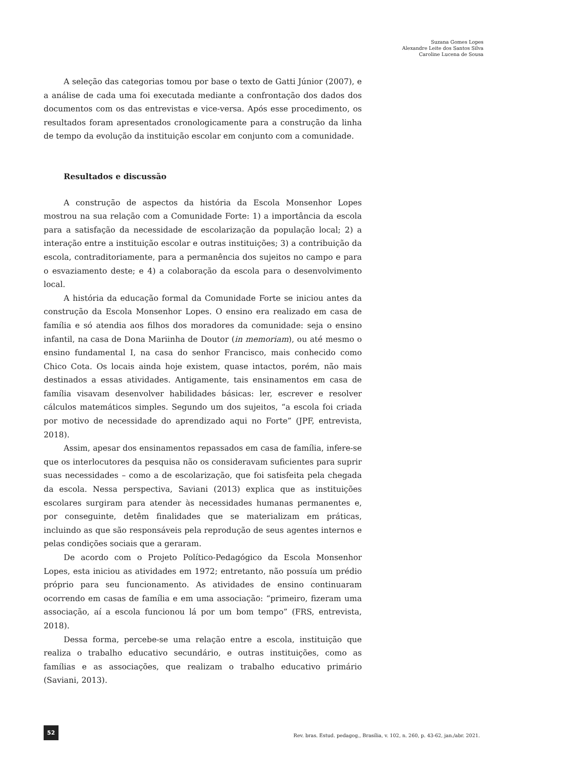Suzana Gomes Lopes
Alexandre Leite dos Santos Silva
Caroline Lucena de Sousa
A seleção das categorias tomou por base o texto de Gatti Júnior (2007), e a análise de cada uma foi executada mediante a confrontação dos dados dos documentos com os das entrevistas e vice-versa. Após esse procedimento, os resultados foram apresentados cronologicamente para a construção da linha de tempo da evolução da instituição escolar em conjunto com a comunidade.
Resultados e discussão
A construção de aspectos da história da Escola Monsenhor Lopes mostrou na sua relação com a Comunidade Forte: 1) a importância da escola para a satisfação da necessidade de escolarização da população local; 2) a interação entre a instituição escolar e outras instituições; 3) a contribuição da escola, contraditoriamente, para a permanência dos sujeitos no campo e para o esvaziamento deste; e 4) a colaboração da escola para o desenvolvimento local.
A história da educação formal da Comunidade Forte se iniciou antes da construção da Escola Monsenhor Lopes. O ensino era realizado em casa de família e só atendia aos filhos dos moradores da comunidade: seja o ensino infantil, na casa de Dona Mariinha de Doutor (in memoriam), ou até mesmo o ensino fundamental I, na casa do senhor Francisco, mais conhecido como Chico Cota. Os locais ainda hoje existem, quase intactos, porém, não mais destinados a essas atividades. Antigamente, tais ensinamentos em casa de família visavam desenvolver habilidades básicas: ler, escrever e resolver cálculos matemáticos simples. Segundo um dos sujeitos, “a escola foi criada por motivo de necessidade do aprendizado aqui no Forte” (JPF, entrevista, 2018).
Assim, apesar dos ensinamentos repassados em casa de família, infere-se que os interlocutores da pesquisa não os consideravam suficientes para suprir suas necessidades – como a de escolarização, que foi satisfeita pela chegada da escola. Nessa perspectiva, Saviani (2013) explica que as instituições escolares surgiram para atender às necessidades humanas permanentes e, por conseguinte, detêm finalidades que se materializam em práticas, incluindo as que são responsáveis pela reprodução de seus agentes internos e pelas condições sociais que a geraram.
De acordo com o Projeto Político-Pedagógico da Escola Monsenhor Lopes, esta iniciou as atividades em 1972; entretanto, não possuía um prédio próprio para seu funcionamento. As atividades de ensino continuaram ocorrendo em casas de família e em uma associação: “primeiro, fizeram uma associação, aí a escola funcionou lá por um bom tempo” (FRS, entrevista, 2018).
Dessa forma, percebe-se uma relação entre a escola, instituição que realiza o trabalho educativo secundário, e outras instituições, como as famílias e as associações, que realizam o trabalho educativo primário (Saviani, 2013).
52
Rev. bras. Estud. pedagog., Brasília, v. 102, n. 260, p. 43-62, jan./abr. 2021.